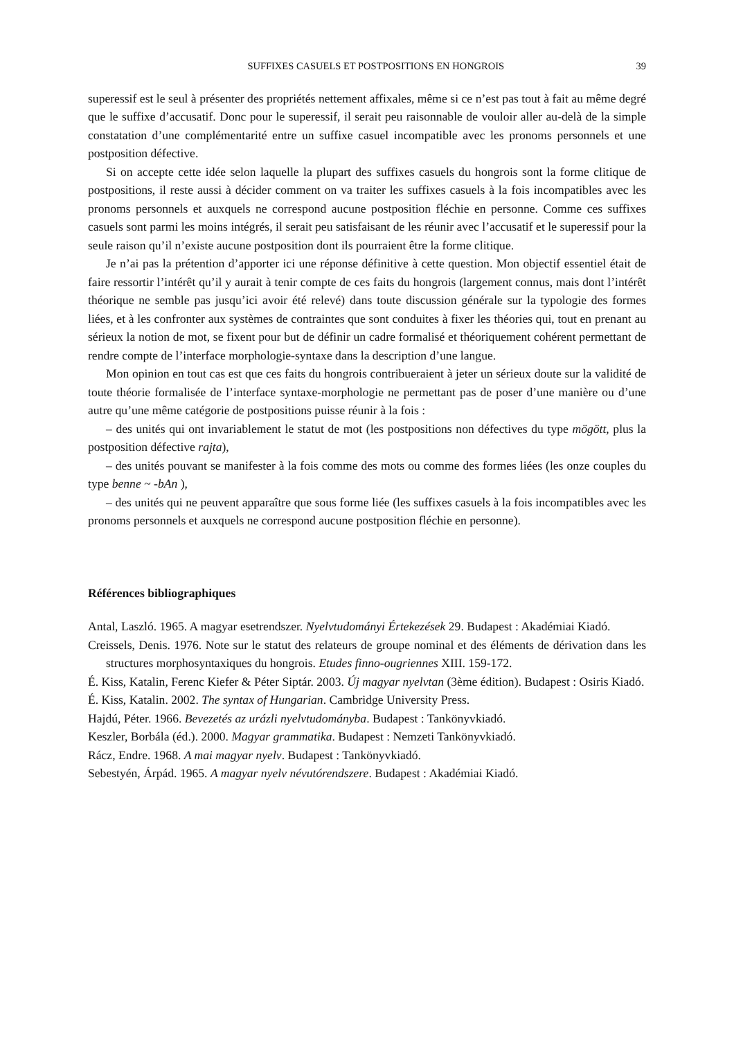SUFFIXES CASUELS ET POSTPOSITIONS EN HONGROIS 39
superessif est le seul à présenter des propriétés nettement affixales, même si ce n’est pas tout à fait au même degré que le suffixe d’accusatif. Donc pour le superessif, il serait peu raisonnable de vouloir aller au-delà de la simple constatation d’une complémentarité entre un suffixe casuel incompatible avec les pronoms personnels et une postposition défective.
Si on accepte cette idée selon laquelle la plupart des suffixes casuels du hongrois sont la forme clitique de postpositions, il reste aussi à décider comment on va traiter les suffixes casuels à la fois incompatibles avec les pronoms personnels et auxquels ne correspond aucune postposition fléchie en personne. Comme ces suffixes casuels sont parmi les moins intégrés, il serait peu satisfaisant de les réunir avec l’accusatif et le superessif pour la seule raison qu’il n’existe aucune postposition dont ils pourraient être la forme clitique.
Je n’ai pas la prétention d’apporter ici une réponse définitive à cette question. Mon objectif essentiel était de faire ressortir l’intérêt qu’il y aurait à tenir compte de ces faits du hongrois (largement connus, mais dont l’intérêt théorique ne semble pas jusqu’ici avoir été relevé) dans toute discussion générale sur la typologie des formes liées, et à les confronter aux systèmes de contraintes que sont conduites à fixer les théories qui, tout en prenant au sérieux la notion de mot, se fixent pour but de définir un cadre formalisé et théoriquement cohérent permettant de rendre compte de l’interface morphologie-syntaxe dans la description d’une langue.
Mon opinion en tout cas est que ces faits du hongrois contribueraient à jeter un sérieux doute sur la validité de toute théorie formalisée de l’interface syntaxe-morphologie ne permettant pas de poser d’une manière ou d’une autre qu’une même catégorie de postpositions puisse réunir à la fois :
– des unités qui ont invariablement le statut de mot (les postpositions non défectives du type mögött, plus la postposition défective rajta),
– des unités pouvant se manifester à la fois comme des mots ou comme des formes liées (les onze couples du type benne ~ -bAn ),
– des unités qui ne peuvent apparaître que sous forme liée (les suffixes casuels à la fois incompatibles avec les pronoms personnels et auxquels ne correspond aucune postposition fléchie en personne).
Références bibliographiques
Antal, Laszló. 1965. A magyar esetrendszer. Nyelvtudományi Értekezések 29. Budapest : Akadémiai Kiadó.
Creissels, Denis. 1976. Note sur le statut des relateurs de groupe nominal et des éléments de dérivation dans les structures morphosyntaxiques du hongrois. Etudes finno-ougriennes XIII. 159-172.
É. Kiss, Katalin, Ferenc Kiefer & Péter Siptár. 2003. Új magyar nyelvtan (3ème édition). Budapest : Osiris Kiadó.
É. Kiss, Katalin. 2002. The syntax of Hungarian. Cambridge University Press.
Hajdú, Péter. 1966. Bevezetés az urázli nyelvtudományba. Budapest : Tankönyvkiadó.
Keszler, Borbála (éd.). 2000. Magyar grammatika. Budapest : Nemzeti Tankönyvkiadó.
Rácz, Endre. 1968. A mai magyar nyelv. Budapest : Tankönyvkiadó.
Sebestyén, Árpád. 1965. A magyar nyelv névutórendszere. Budapest : Akadémiai Kiadó.